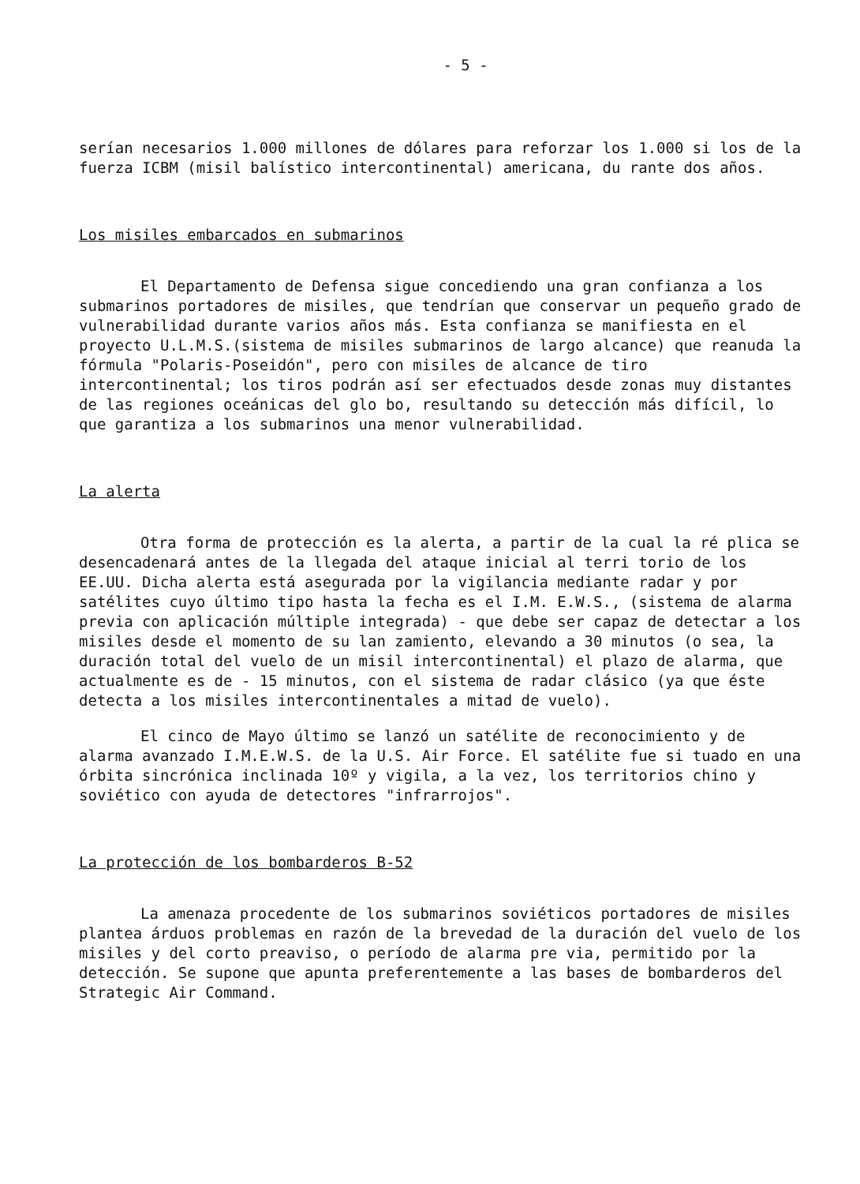- 5 -
serían necesarios 1.000 millones de dólares para reforzar los 1.000 si los de la fuerza ICBM (misil balístico intercontinental) americana, du rante dos años.
Los misiles embarcados en submarinos
El Departamento de Defensa sigue concediendo una gran confianza a los submarinos portadores de misiles, que tendrían que conservar un pequeño grado de vulnerabilidad durante varios años más. Esta confianza se manifiesta en el proyecto U.L.M.S.(sistema de misiles submarinos de largo alcance) que reanuda la fórmula "Polaris-Poseidón", pero con misiles de alcance de tiro intercontinental; los tiros podrán así ser efectuados desde zonas muy distantes de las regiones oceánicas del glo bo, resultando su detección más difícil, lo que garantiza a los submarinos una menor vulnerabilidad.
La alerta
Otra forma de protección es la alerta, a partir de la cual la ré plica se desencadenará antes de la llegada del ataque inicial al terri torio de los EE.UU. Dicha alerta está asegurada por la vigilancia mediante radar y por satélites cuyo último tipo hasta la fecha es el I.M. E.W.S., (sistema de alarma previa con aplicación múltiple integrada) - que debe ser capaz de detectar a los misiles desde el momento de su lan zamiento, elevando a 30 minutos (o sea, la duración total del vuelo de un misil intercontinental) el plazo de alarma, que actualmente es de - 15 minutos, con el sistema de radar clásico (ya que éste detecta a los misiles intercontinentales a mitad de vuelo).
El cinco de Mayo último se lanzó un satélite de reconocimiento y de alarma avanzado I.M.E.W.S. de la U.S. Air Force. El satélite fue si tuado en una órbita sincrónica inclinada 10º y vigila, a la vez, los territorios chino y soviético con ayuda de detectores "infrarrojos".
La protección de los bombarderos B-52
La amenaza procedente de los submarinos soviéticos portadores de misiles plantea árduos problemas en razón de la brevedad de la duración del vuelo de los misiles y del corto preaviso, o período de alarma pre via, permitido por la detección. Se supone que apunta preferentemente a las bases de bombarderos del Strategic Air Command.